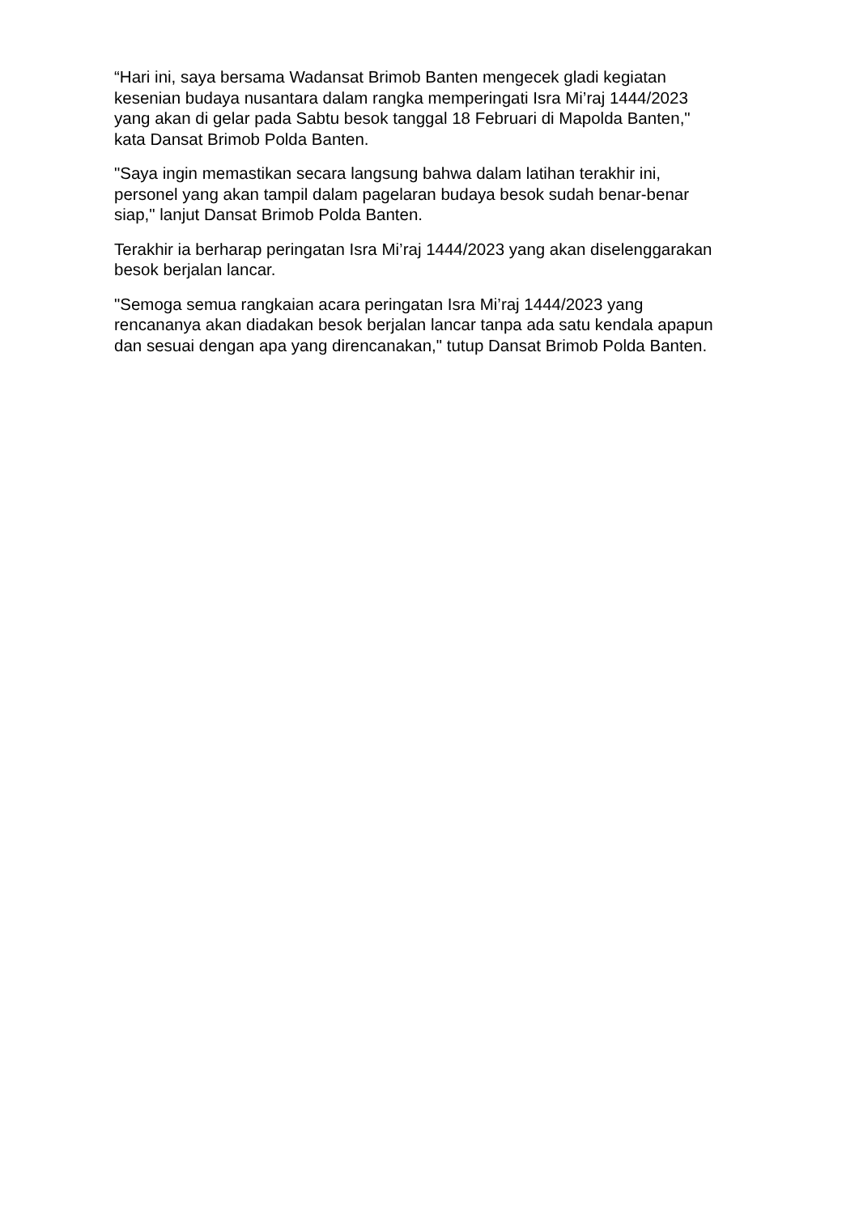“Hari ini, saya bersama Wadansat Brimob Banten mengecek gladi kegiatan
kesenian budaya nusantara dalam rangka memperingati Isra Mi’raj 1444/2023
yang akan di gelar pada Sabtu besok tanggal 18 Februari di Mapolda Banten,"
kata Dansat Brimob Polda Banten.
"Saya ingin memastikan secara langsung bahwa dalam latihan terakhir ini,
personel yang akan tampil dalam pagelaran budaya besok sudah benar-benar
siap," lanjut Dansat Brimob Polda Banten.
Terakhir ia berharap peringatan Isra Mi’raj 1444/2023 yang akan diselenggarakan
besok berjalan lancar.
"Semoga semua rangkaian acara peringatan Isra Mi’raj 1444/2023 yang
rencananya akan diadakan besok berjalan lancar tanpa ada satu kendala apapun
dan sesuai dengan apa yang direncanakan," tutup Dansat Brimob Polda Banten.